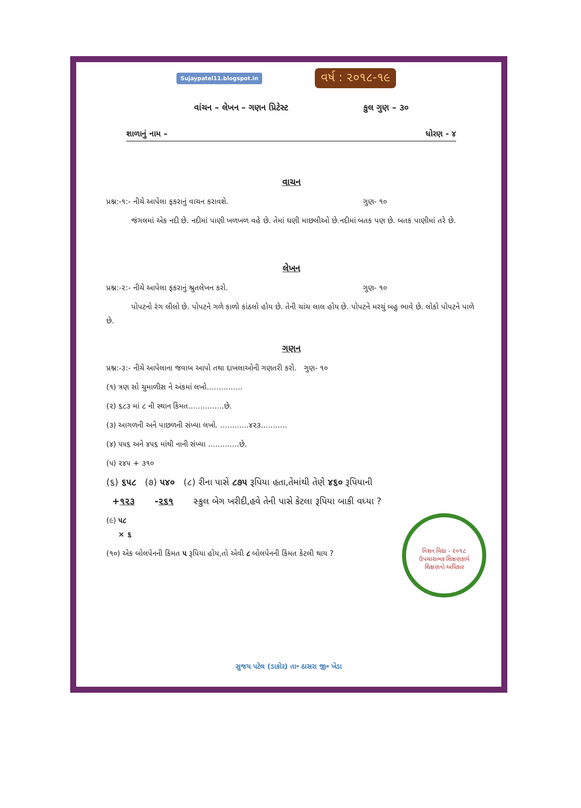Sujaypatel11.blogspot.in વર્ષ : ૨૦૧૮-૧૯
વાંચન – લેખન – ગણન પ્રિટેસ્ટ કુલ ગુણ – ૩૦
શાળાનું નામ – ધોરણ - ૪
વાચન
પ્રશ્ન:-૧:- નીચે આપેલા ફકરાનું વાચન કરાવશે. ગુણ- ૧૦
જંગલમાં એક નદી છે. નદીમાં પાણી ખળખળ વહે છે. તેમાં ઘણી માછલીઓ છે.નદીમાં બતક પણ છે. બતક પાણીમાં તરે છે.
લેખન
પ્રશ્ન:-૨:- નીચે આપેલા ફકરાનું શ્રુતલેખન કરો. ગુણ- ૧૦
પોપટનો રંગ લીલો છે. પોપટને ગળે કાળો કાંઠલો હોય છે. તેની ચાંચ લાલ હોય છે. પોપટને મરચું બહુ ભાવે છે. લોકો પોપટને પાળે છે.
ગણન
પ્રશ્ન:-૩:- નીચે આપેલાના જવાબ આપો તથા દાખલાઓની ગણતરી કરો. ગુણ- ૧૦
(૧) ત્રણ સો ચુમાળીસ ને અંકમાં લખો...............
(૨) ૬૮૩ માં ૮ ની સ્થાન કિંમત...............છે.
(૩) આગળની અને પાછળની સંખ્યા લખો. ............૪૨૩...........
(૪) ૫૫૬ અને ૪૫૬ માંથી નાની સંખ્યા .............છે.
(૫) ૨૪૫ + ૩૧૦
(૬) ૬૫૮ (૭) ૫૪૦ (૮) રીના પાસે ૮૭૫ રૂપિયા હતા,તેમાંથી તેણે ૪૬૦ રૂપિયાની
+૧૨૩ -૨૬૧ સ્કુલ બેગ ખરીદી,હવે તેની પાસે કેટલા રૂપિયા બાકી વધ્યા ?
નિશન વિદ્યા - ૨૦૧૮
ઉપચારાત્મક શિક્ષણકાર્ય
શિક્ષણનો અધિકાર
(૯) ૫૮
× ૬
(૧૦) એક બોલપેનની કિંમત ૫ રૂપિયા હોય,તો એવી ૮ બોલપેનની કિંમત કેટલી થાય ?
સુજય પટેલ (ડાકોર) તા૰ ઠાસરા જી૰ ખેડા